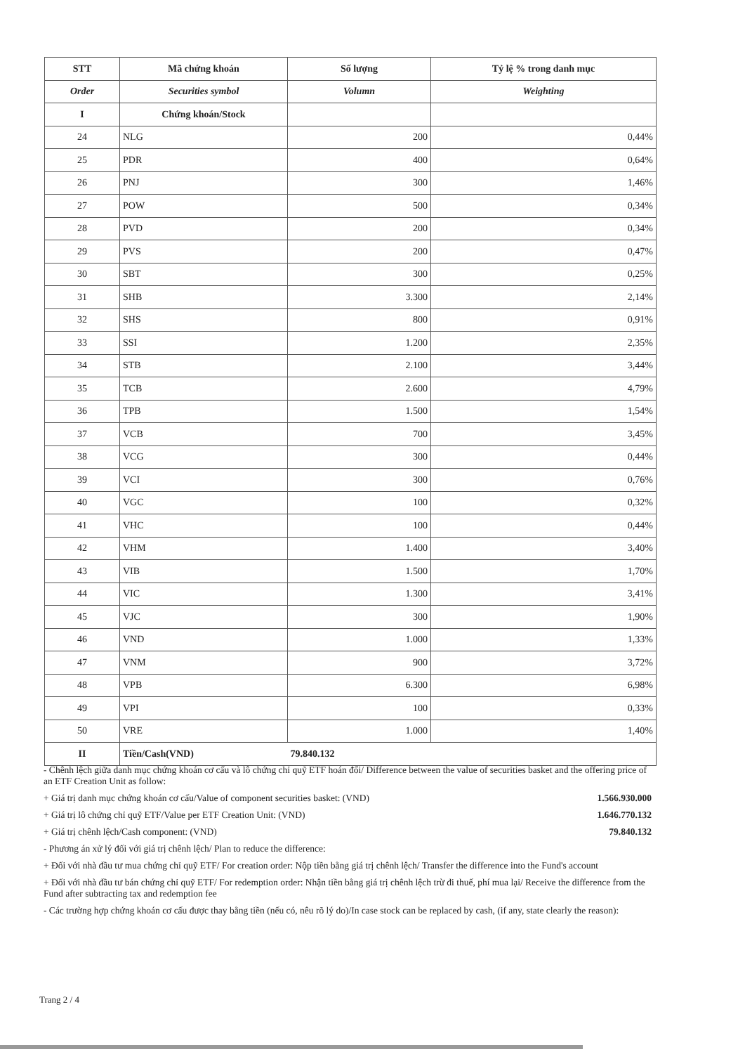| STT | Mã chứng khoán | Số lượng | Tỷ lệ % trong danh mục |
| --- | --- | --- | --- |
| Order | Securities symbol | Volumn | Weighting |
| I | Chứng khoán/Stock | | |
| 24 | NLG | 200 | 0,44% |
| 25 | PDR | 400 | 0,64% |
| 26 | PNJ | 300 | 1,46% |
| 27 | POW | 500 | 0,34% |
| 28 | PVD | 200 | 0,34% |
| 29 | PVS | 200 | 0,47% |
| 30 | SBT | 300 | 0,25% |
| 31 | SHB | 3.300 | 2,14% |
| 32 | SHS | 800 | 0,91% |
| 33 | SSI | 1.200 | 2,35% |
| 34 | STB | 2.100 | 3,44% |
| 35 | TCB | 2.600 | 4,79% |
| 36 | TPB | 1.500 | 1,54% |
| 37 | VCB | 700 | 3,45% |
| 38 | VCG | 300 | 0,44% |
| 39 | VCI | 300 | 0,76% |
| 40 | VGC | 100 | 0,32% |
| 41 | VHC | 100 | 0,44% |
| 42 | VHM | 1.400 | 3,40% |
| 43 | VIB | 1.500 | 1,70% |
| 44 | VIC | 1.300 | 3,41% |
| 45 | VJC | 300 | 1,90% |
| 46 | VND | 1.000 | 1,33% |
| 47 | VNM | 900 | 3,72% |
| 48 | VPB | 6.300 | 6,98% |
| 49 | VPI | 100 | 0,33% |
| 50 | VRE | 1.000 | 1,40% |
| II | Tiền/Cash(VND) | 79.840.132 | |
- Chênh lệch giữa danh mục chứng khoán cơ cấu và lô chứng chỉ quỹ ETF hoán đổi/ Difference between the value of securities basket and the offering price of an ETF Creation Unit as follow:
+ Giá trị danh mục chứng khoán cơ cấu/Value of component securities basket: (VND) 1.566.930.000
+ Giá trị lô chứng chỉ quỹ ETF/Value per ETF Creation Unit: (VND) 1.646.770.132
+ Giá trị chênh lệch/Cash component: (VND) 79.840.132
- Phương án xử lý đối với giá trị chênh lệch/ Plan to reduce the difference:
+ Đối với nhà đầu tư mua chứng chỉ quỹ ETF/ For creation order: Nộp tiền bằng giá trị chênh lệch/ Transfer the difference into the Fund's account
+ Đối với nhà đầu tư bán chứng chỉ quỹ ETF/ For redemption order: Nhận tiền bằng giá trị chênh lệch trừ đi thuế, phí mua lại/ Receive the difference from the Fund after subtracting tax and redemption fee
- Các trường hợp chứng khoán cơ cấu được thay bằng tiền (nếu có, nêu rõ lý do)/In case stock can be replaced by cash, (if any, state clearly the reason):
Trang 2 / 4